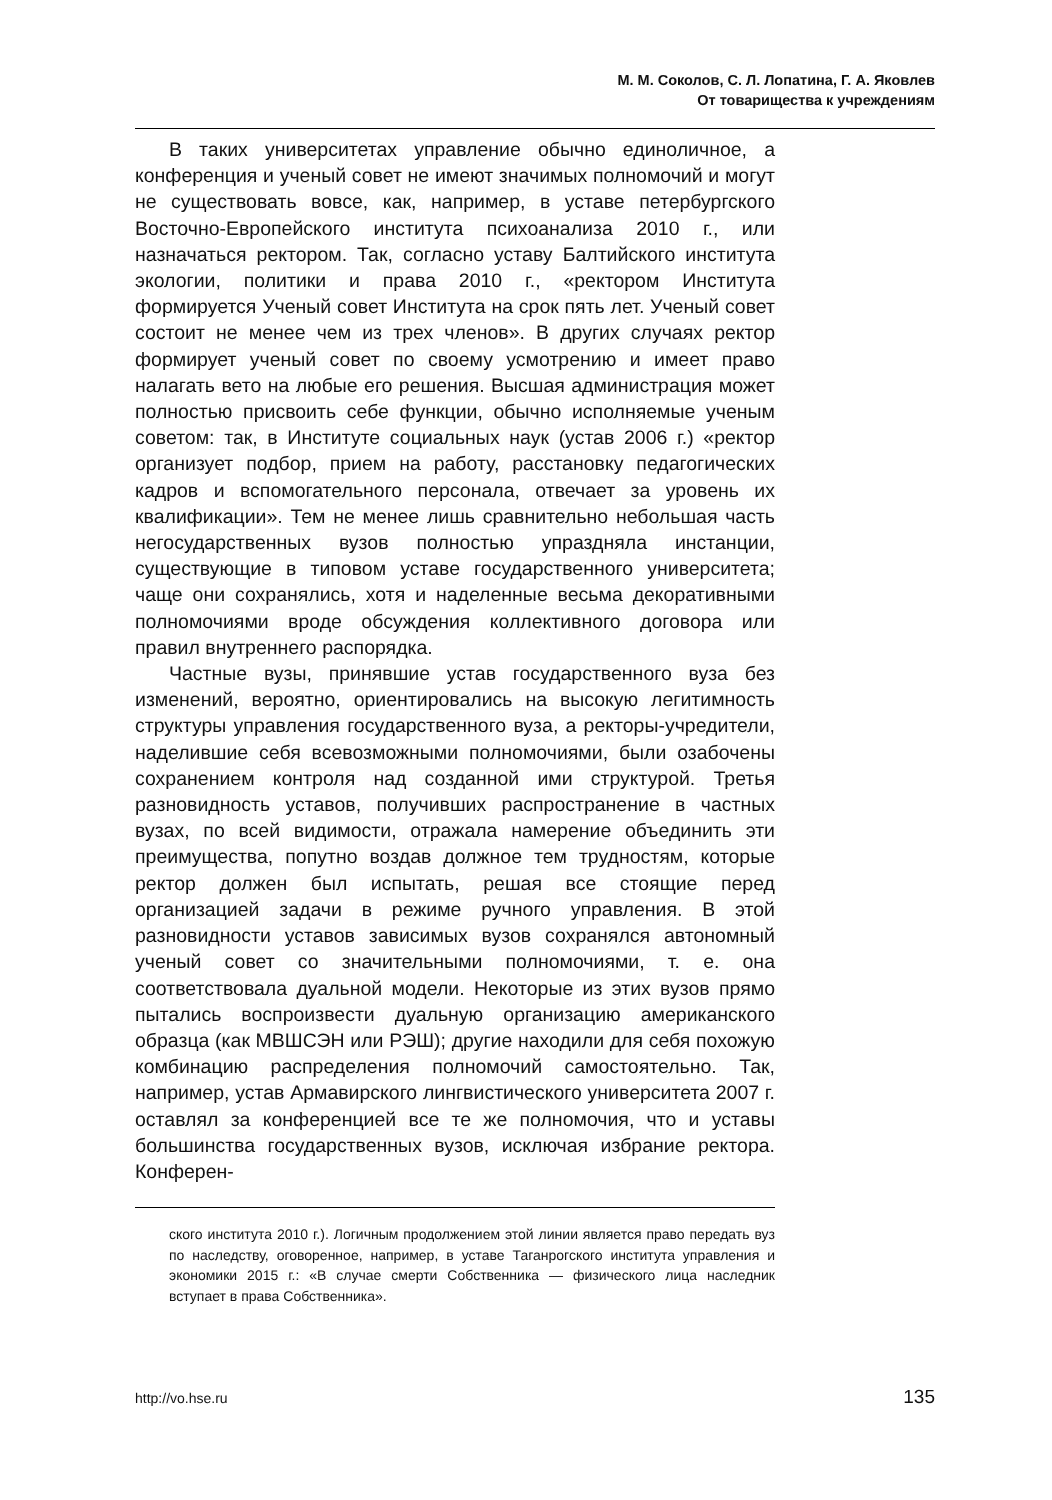М. М. Соколов, С. Л. Лопатина, Г. А. Яковлев
От товарищества к учреждениям
В таких университетах управление обычно единоличное, а конференция и ученый совет не имеют значимых полномочий и могут не существовать вовсе, как, например, в уставе петербургского Восточно-Европейского института психоанализа 2010 г., или назначаться ректором. Так, согласно уставу Балтийского института экологии, политики и права 2010 г., «ректором Института формируется Ученый совет Института на срок пять лет. Ученый совет состоит не менее чем из трех членов». В других случаях ректор формирует ученый совет по своему усмотрению и имеет право налагать вето на любые его решения. Высшая администрация может полностью присвоить себе функции, обычно исполняемые ученым советом: так, в Институте социальных наук (устав 2006 г.) «ректор организует подбор, прием на работу, расстановку педагогических кадров и вспомогательного персонала, отвечает за уровень их квалификации». Тем не менее лишь сравнительно небольшая часть негосударственных вузов полностью упраздняла инстанции, существующие в типовом уставе государственного университета; чаще они сохранялись, хотя и наделенные весьма декоративными полномочиями вроде обсуждения коллективного договора или правил внутреннего распорядка.
Частные вузы, принявшие устав государственного вуза без изменений, вероятно, ориентировались на высокую легитимность структуры управления государственного вуза, а ректоры-учредители, наделившие себя всевозможными полномочиями, были озабочены сохранением контроля над созданной ими структурой. Третья разновидность уставов, получивших распространение в частных вузах, по всей видимости, отражала намерение объединить эти преимущества, попутно воздав должное тем трудностям, которые ректор должен был испытать, решая все стоящие перед организацией задачи в режиме ручного управления. В этой разновидности уставов зависимых вузов сохранялся автономный ученый совет со значительными полномочиями, т. е. она соответствовала дуальной модели. Некоторые из этих вузов прямо пытались воспроизвести дуальную организацию американского образца (как МВШСЭН или РЭШ); другие находили для себя похожую комбинацию распределения полномочий самостоятельно. Так, например, устав Армавирского лингвистического университета 2007 г. оставлял за конференцией все те же полномочия, что и уставы большинства государственных вузов, исключая избрание ректора. Конферен-
ского института 2010 г.). Логичным продолжением этой линии является право передать вуз по наследству, оговоренное, например, в уставе Таганрогского института управления и экономики 2015 г.: «В случае смерти Собственника — физического лица наследник вступает в права Собственника».
http://vo.hse.ru 135